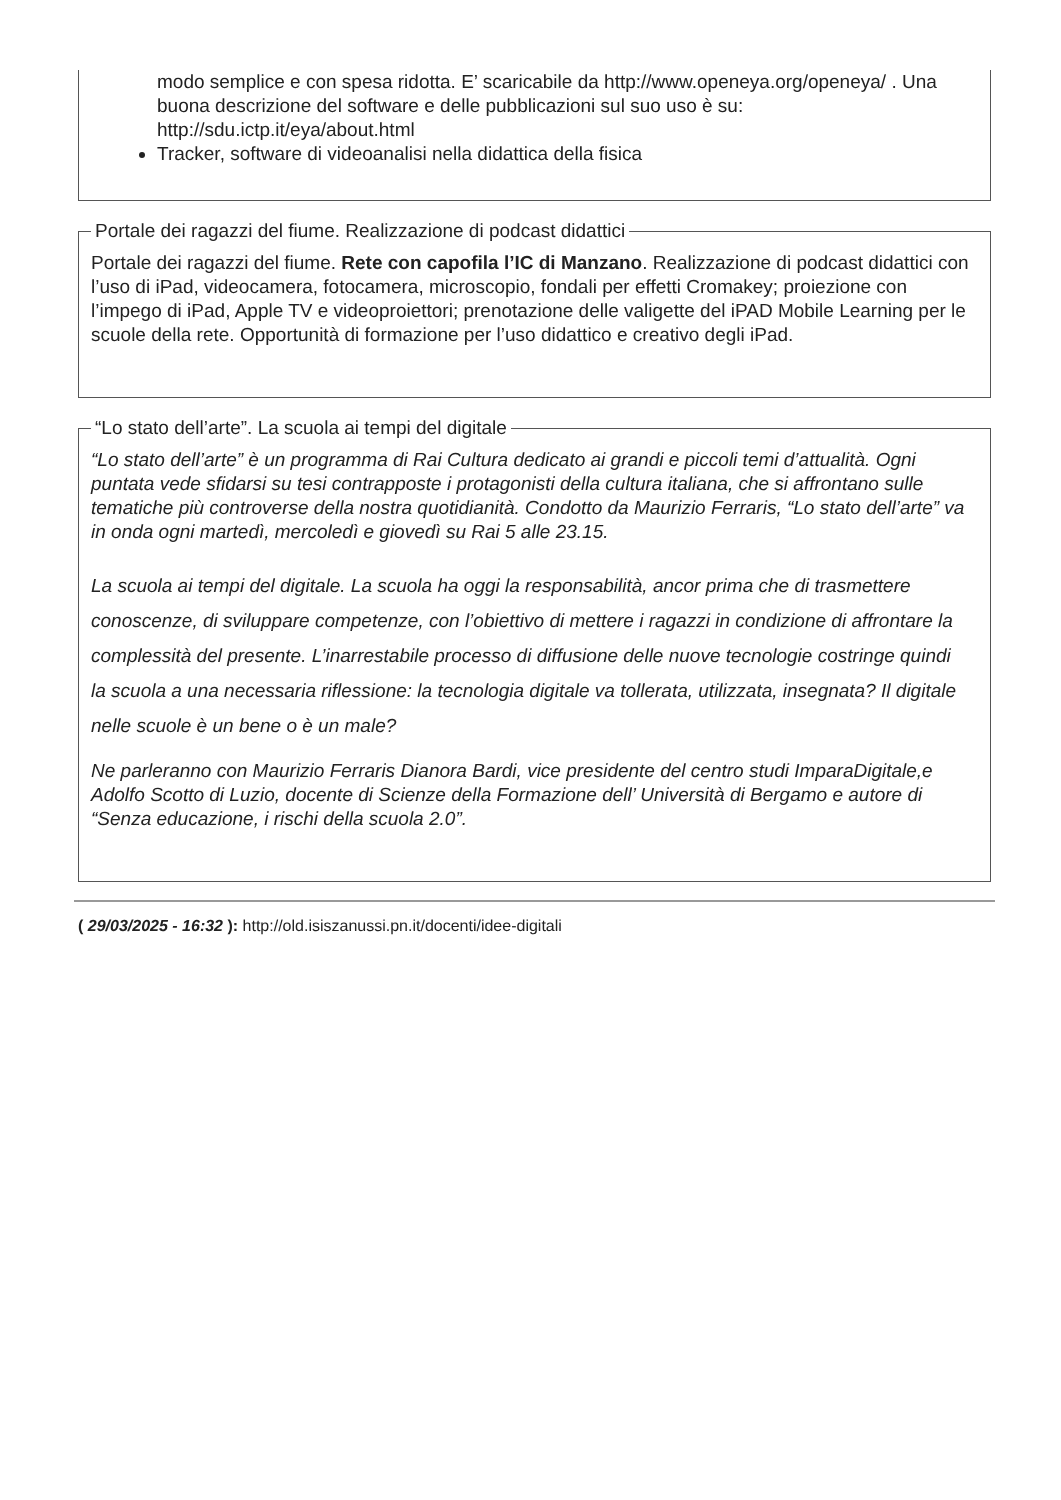modo semplice e con spesa ridotta. E’ scaricabile da http://www.openeya.org/openeya/ . Una buona descrizione del software e delle pubblicazioni sul suo uso è su: http://sdu.ictp.it/eya/about.html
Tracker, software di videoanalisi nella didattica della fisica
Portale dei ragazzi del fiume. Realizzazione di podcast didattici
Portale dei ragazzi del fiume. Rete con capofila l’IC di Manzano. Realizzazione di podcast didattici con l’uso di iPad, videocamera, fotocamera, microscopio, fondali per effetti Cromakey; proiezione con l’impego di iPad, Apple TV e videoproiettori; prenotazione delle valigette del iPAD Mobile Learning per le scuole della rete. Opportunità di formazione per l’uso didattico e creativo degli iPad.
“Lo stato dell’arte”. La scuola ai tempi del digitale
“Lo stato dell’arte” è un programma di Rai Cultura dedicato ai grandi e piccoli temi d’attualità. Ogni puntata vede sfidarsi su tesi contrapposte i protagonisti della cultura italiana, che si affrontano sulle tematiche più controverse della nostra quotidianità. Condotto da Maurizio Ferraris, “Lo stato dell’arte” va in onda ogni martedì, mercoledì e giovedì su Rai 5 alle 23.15.
La scuola ai tempi del digitale. La scuola ha oggi la responsabilità, ancor prima che di trasmettere conoscenze, di sviluppare competenze, con l’obiettivo di mettere i ragazzi in condizione di affrontare la complessità del presente. L’inarrestabile processo di diffusione delle nuove tecnologie costringe quindi la scuola a una necessaria riflessione: la tecnologia digitale va tollerata, utilizzata, insegnata? Il digitale nelle scuole è un bene o è un male?
Ne parleranno con Maurizio Ferraris Dianora Bardi, vice presidente del centro studi ImparaDigitale,e Adolfo Scotto di Luzio, docente di Scienze della Formazione dell’ Università di Bergamo e autore di “Senza educazione, i rischi della scuola 2.0”.
( 29/03/2025 - 16:32 ): http://old.isiszanussi.pn.it/docenti/idee-digitali